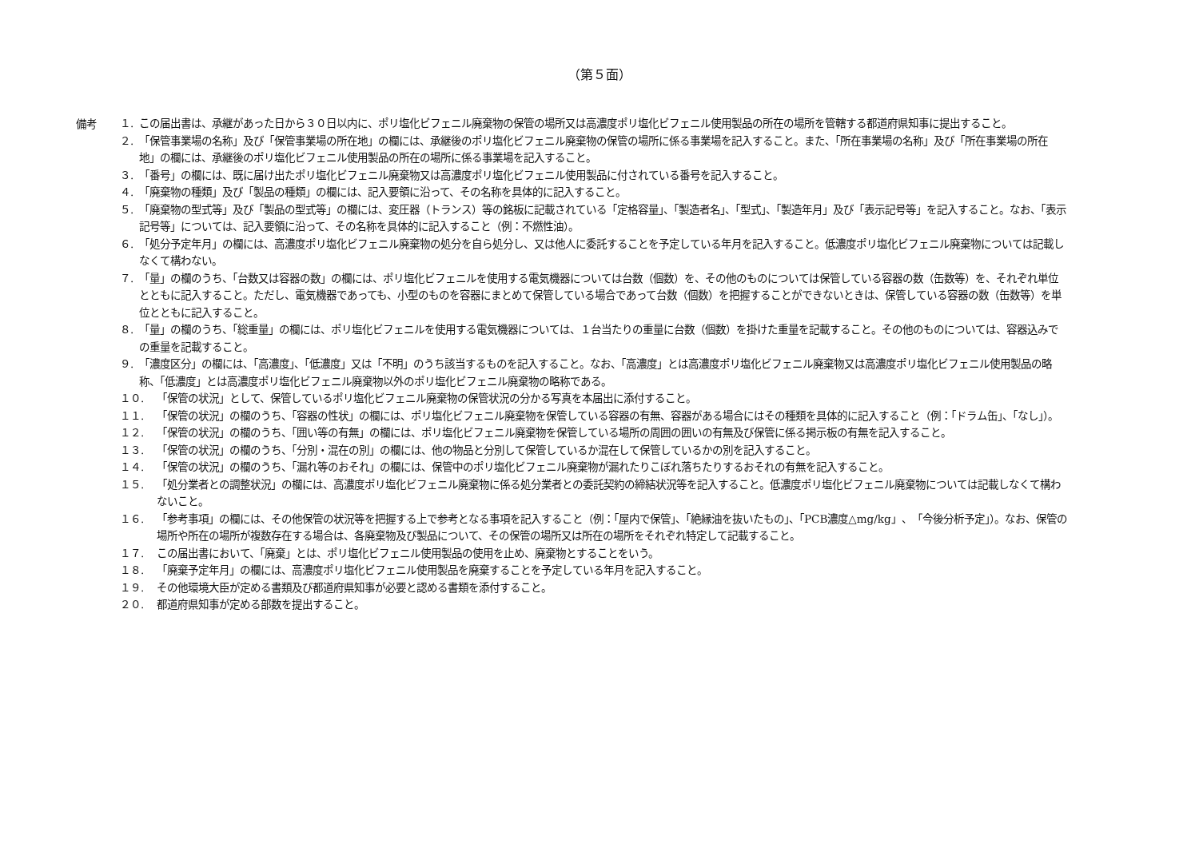（第５面）
備考
１. この届出書は、承継があった日から３０日以内に、ポリ塩化ビフェニル廃棄物の保管の場所又は高濃度ポリ塩化ビフェニル使用製品の所在の場所を管轄する都道府県知事に提出すること。
２. 「保管事業場の名称」及び「保管事業場の所在地」の欄には、承継後のポリ塩化ビフェニル廃棄物の保管の場所に係る事業場を記入すること。また、「所在事業場の名称」及び「所在事業場の所在地」の欄には、承継後のポリ塩化ビフェニル使用製品の所在の場所に係る事業場を記入すること。
３. 「番号」の欄には、既に届け出たポリ塩化ビフェニル廃棄物又は高濃度ポリ塩化ビフェニル使用製品に付されている番号を記入すること。
４. 「廃棄物の種類」及び「製品の種類」の欄には、記入要領に沿って、その名称を具体的に記入すること。
５. 「廃棄物の型式等」及び「製品の型式等」の欄には、変圧器（トランス）等の銘板に記載されている「定格容量」、「製造者名」、「型式」、「製造年月」及び「表示記号等」を記入すること。なお、「表示記号等」については、記入要領に沿って、その名称を具体的に記入すること（例：不燃性油）。
６. 「処分予定年月」の欄には、高濃度ポリ塩化ビフェニル廃棄物の処分を自ら処分し、又は他人に委託することを予定している年月を記入すること。低濃度ポリ塩化ビフェニル廃棄物については記載しなくて構わない。
７. 「量」の欄のうち、「台数又は容器の数」の欄には、ポリ塩化ビフェニルを使用する電気機器については台数（個数）を、その他のものについては保管している容器の数（缶数等）を、それぞれ単位とともに記入すること。ただし、電気機器であっても、小型のものを容器にまとめて保管している場合であって台数（個数）を把握することができないときは、保管している容器の数（缶数等）を単位とともに記入すること。
８. 「量」の欄のうち、「総重量」の欄には、ポリ塩化ビフェニルを使用する電気機器については、１台当たりの重量に台数（個数）を掛けた重量を記載すること。その他のものについては、容器込みでの重量を記載すること。
９. 「濃度区分」の欄には、「高濃度」、「低濃度」又は「不明」のうち該当するものを記入すること。なお、「高濃度」とは高濃度ポリ塩化ビフェニル廃棄物又は高濃度ポリ塩化ビフェニル使用製品の略称、「低濃度」とは高濃度ポリ塩化ビフェニル廃棄物以外のポリ塩化ビフェニル廃棄物の略称である。
１０. 「保管の状況」として、保管しているポリ塩化ビフェニル廃棄物の保管状況の分かる写真を本届出に添付すること。
１１. 「保管の状況」の欄のうち、「容器の性状」の欄には、ポリ塩化ビフェニル廃棄物を保管している容器の有無、容器がある場合にはその種類を具体的に記入すること（例：「ドラム缶」、「なし」）。
１２. 「保管の状況」の欄のうち、「囲い等の有無」の欄には、ポリ塩化ビフェニル廃棄物を保管している場所の周囲の囲いの有無及び保管に係る掲示板の有無を記入すること。
１３. 「保管の状況」の欄のうち、「分別・混在の別」の欄には、他の物品と分別して保管しているか混在して保管しているかの別を記入すること。
１４. 「保管の状況」の欄のうち、「漏れ等のおそれ」の欄には、保管中のポリ塩化ビフェニル廃棄物が漏れたりこぼれ落ちたりするおそれの有無を記入すること。
１５. 「処分業者との調整状況」の欄には、高濃度ポリ塩化ビフェニル廃棄物に係る処分業者との委託契約の締結状況等を記入すること。低濃度ポリ塩化ビフェニル廃棄物については記載しなくて構わないこと。
１６. 「参考事項」の欄には、その他保管の状況等を把握する上で参考となる事項を記入すること（例：「屋内で保管」、「絶縁油を抜いたもの」、「PCB濃度△mg/kg」、「今後分析予定」）。なお、保管の場所や所在の場所が複数存在する場合は、各廃棄物及び製品について、その保管の場所又は所在の場所をそれぞれ特定して記載すること。
１７. この届出書において、「廃棄」とは、ポリ塩化ビフェニル使用製品の使用を止め、廃棄物とすることをいう。
１８. 「廃棄予定年月」の欄には、高濃度ポリ塩化ビフェニル使用製品を廃棄することを予定している年月を記入すること。
１９. その他環境大臣が定める書類及び都道府県知事が必要と認める書類を添付すること。
２０. 都道府県知事が定める部数を提出すること。